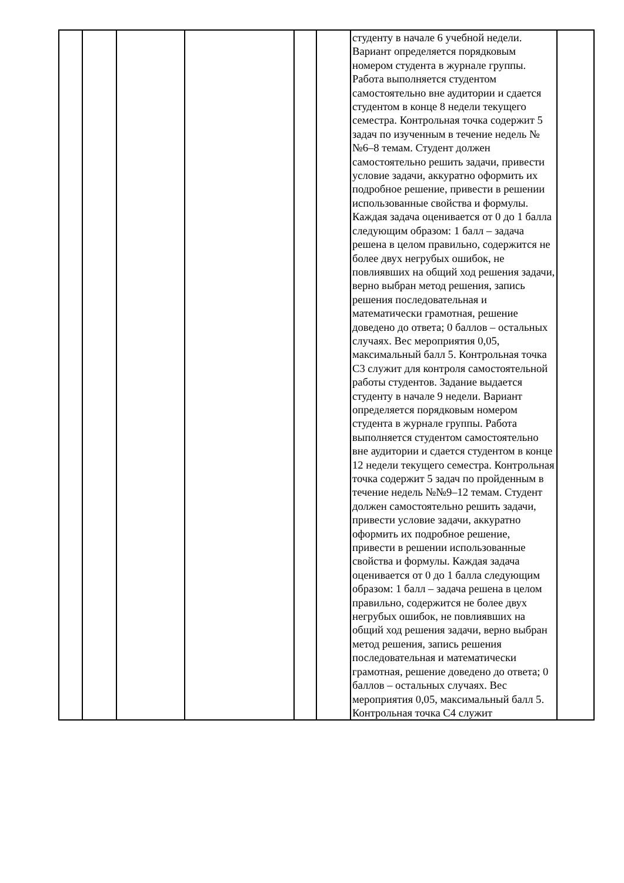| | | | | | | студенту в начале 6 учебной недели. Вариант определяется порядковым номером студента в журнале группы. Работа выполняется студентом самостоятельно вне аудитории и сдается студентом в конце 8 недели текущего семестра. Контрольная точка содержит 5 задач по изученным в течение недель №№6–8 темам. Студент должен самостоятельно решить задачи, привести условие задачи, аккуратно оформить их подробное решение, привести в решении использованные свойства и формулы. Каждая задача оценивается от 0 до 1 балла следующим образом: 1 балл – задача решена в целом правильно, содержится не более двух негрубых ошибок, не повлиявших на общий ход решения задачи, верно выбран метод решения, запись решения последовательная и математически грамотная, решение доведено до ответа; 0 баллов – остальных случаях. Вес мероприятия 0,05, максимальный балл 5. Контрольная точка С3 служит для контроля самостоятельной работы студентов. Задание выдается студенту в начале 9 недели. Вариант определяется порядковым номером студента в журнале группы. Работа выполняется студентом самостоятельно вне аудитории и сдается студентом в конце 12 недели текущего семестра. Контрольная точка содержит 5 задач по пройденным в течение недель №№9–12 темам. Студент должен самостоятельно решить задачи, привести условие задачи, аккуратно оформить их подробное решение, привести в решении использованные свойства и формулы. Каждая задача оценивается от 0 до 1 балла следующим образом: 1 балл – задача решена в целом правильно, содержится не более двух негрубых ошибок, не повлиявших на общий ход решения задачи, верно выбран метод решения, запись решения последовательная и математически грамотная, решение доведено до ответа; 0 баллов – остальных случаях. Вес мероприятия 0,05, максимальный балл 5. Контрольная точка С4 служит | |